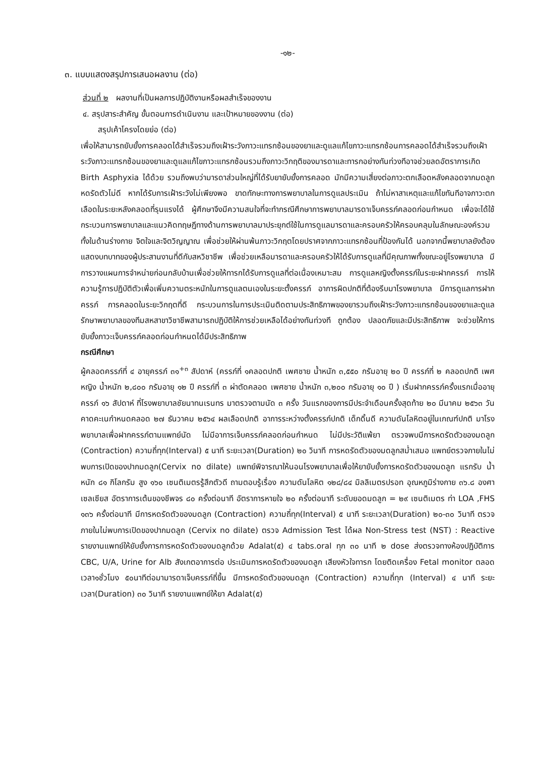-๑๒-
๓. แบบแสดงสรุปการเสนอผลงาน (ต่อ)
ส่วนที่ ๒ ผลงานที่เป็นผลการปฏิบัติงานหรือผลสำเร็จของงาน
๔. สรุปสาระสำคัญ ขั้นตอนการดำเนินงาน และเป้าหมายของงาน (ต่อ)
สรุปเค้าโครงโดยย่อ (ต่อ)
เพื่อให้สามารถยับยั้งการคลอดได้สำเร็จรวมถึงเฝ้าระวังภาวะแทรกซ้อนของยาและดูแลแก้ไขภาวะแทรกซ้อนการคลอดได้สำเร็จรวมถึงเฝ้าระวังภาวะแทรกซ้อนของยาและดูแลแก้ไขภาวะแทรกซ้อนรวมถึงภาวะวิกฤติของมารดาและทารกอย่างทันท่วงทีอาจช่วยลดอัตราการเกิด Birth Asphyxia ได้ด้วย รวมถึงพบว่ามารดาส่วนใหญ่ที่ได้รับยายับยั้งการคลอด มักมีความเสี่ยงต่อภาวะตกเลือดหลังคลอดจากมดลูกหดรัดตัวไม่ดี หากได้รับการเฝ้าระวังไม่เพียงพอ ขาดทักษะทางการพยาบาลในการดูแลประเมิน ถ้าไม่หาสาเหตุและแก้ไขทันทีอาจภาวะตกเลือดในระยะหลังคลอดที่รุนแรงได้ ผู้ศึกษาจึงมีความสนใจที่จะทำกรณีศึกษาการพยาบาลมารดาเจ็บครรภ์คลอดก่อนกำหนด เพื่อจะได้ใช้กระบวนการพยาบาลและแนวคิดทฤษฎีทางด้านการพยาบาลมาประยุกต์ใช้ในการดูแลมารดาและครอบครัวให้ครอบคลุมในลักษณะองค์รวมทั้งในด้านร่างกาย จิตใจและจิตวิญญาณ เพื่อช่วยให้ผ่านพ้นภาวะวิกฤตโดยปราศจากภาวะแทรกซ้อนที่ป้องกันได้ นอกจากนี้พยาบาลยังต้องแสดงบทบาทของผู้ประสานงานที่ดีกับสหวิชาชีพ เพื่อช่วยเหลือมารดาและครอบครัวให้ได้รับการดูแลที่มีคุณภาพทั้งขณะอยู่โรงพยาบาล มีการวางแผนการจำหน่ายก่อนกลับบ้านเพื่อช่วยให้ทารกได้รับการดูแลที่ต่อเนื่องเหมาะสม การดูแลหญิงตั้งครรภ์ในระยะฝากครรภ์ การให้ความรู้การปฏิบัติตัวเพื่อเพิ่มความตระหนักในการดูแลตนเองในระยะตั้งครรภ์ อาการผิดปกติที่ต้องรีบมาโรงพยาบาล มีการดูแลการฝากครรภ์ การคลอดในระยะวิกฤตที่ดี กระบวนการในการประเมินติดตามประสิทธิภาพของยารวมถึงเฝ้าระวังภาวะแทรกซ้อนของยาและดูแลรักษาพยาบาลของทีมสหสาขาวิชาชีพสามารถปฏิบัติให้การช่วยเหลือได้อย่างทันท่วงที ถูกต้อง ปลอดภัยและมีประสิทธิภาพ จะช่วยให้การยับยั้งภาวะเจ็บครรภ์คลอดก่อนกำหนดได้มีประสิทธิภาพ
กรณีศึกษา
ผู้คลอดครรภ์ที่ ๔ อายุครรภ์ ๓๑<sup>+๓</sup> สัปดาห์ (ครรภ์ที่ ๑คลอดปกติ เพศชาย น้ำหนัก ๓,๕๕๐ กรัมอายุ ๒๐ ปี ครรภ์ที่ ๒ คลอดปกติ เพศหญิง น้ำหนัก ๒,๘๐๐ กรัมอายุ ๑๒ ปี ครรภ์ที่ ๓ ผ่าตัดคลอด เพศชาย น้ำหนัก ๓,๒๐๐ กรัมอายุ ๑๐ ปี ) เริ่มฝากครรภ์ครั้งแรกเมื่ออายุครรภ์ ๑๖ สัปดาห์ ที่โรงพยาบาลชัยนาทนเรนทร มาตรวจตามนัด ๓ ครั้ง วันแรกของการมีประจำเดือนครั้งสุดท้าย ๒๐ มีนาคม ๒๕๖๓ วันคาดคะเนกำหนดคลอด ๒๗ ธันวาคม ๒๕๖๔ ผลเลือดปกติ อาการระหว่างตั้งครรภ์ปกติ เด็กดิ้นดี ความดันโลหิตอยู่ในเกณฑ์ปกติ มาโรงพยาบาลเพื่อฝากครรภ์ตามแพทย์นัด ไม่มีอาการเจ็บครรภ์คลอดก่อนกำหนด ไม่มีประวัติแพ้ยา ตรวจพบมีการหดรัดตัวของมดลูก (Contraction) ความถี่ทุก(Interval) ๕ นาที ระยะเวลา(Duration) ๒๐ วินาที การหดรัดตัวของมดลูกสม่ำเสมอ แพทย์ตรวจภายในไม่พบการเปิดของปากมดลูก(Cervix no dilate) แพทย์พิจารณาให้นอนโรงพยาบาลเพื่อให้ยายับยั้งการหดรัดตัวของมดลูก แรกรับ น้ำหนัก ๘๑ กิโลกรัม สูง ๑๖๐ เซนติเมตรรู้สึกตัวดี ถามตอบรู้เรื่อง ความดันโลหิต ๑๒๘/๘๔ มิลลิเมตรปรอท อุณหภูมิร่างกาย ๓๖.๘ องศาเซลเซียส อัตราการเต้นของชีพจร ๘๐ ครั้งต่อนาที อัตราการหายใจ ๒๐ ครั้งต่อนาที ระดับยอดมดลูก = ๒๙ เซนติเมตร ท่า LOA ,FHS ๑๓๖ ครั้งต่อนาที มีการหดรัดตัวของมดลูก (Contraction) ความถี่ทุก(Interval) ๕ นาที ระยะเวลา(Duration) ๒๐-๓๐ วินาที ตรวจภายในไม่พบการเปิดของปากมดลูก (Cervix no dilate) ตรวจ Admission Test ได้ผล Non-Stress test (NST) : Reactive รายงานแพทย์ให้ยับยั้งการการหดรัดตัวของมดลูกด้วย Adalat(๕) ๔ tabs.oral ทุก ๓๐ นาที ๒ dose ส่งตรวจทางห้องปฏิบัติการ CBC, U/A, Urine for Alb สังเกตอาการต่อ ประเมินการหดรัดตัวของมดลูก เสียงหัวใจทารก โดยติดเครื่อง Fetal monitor ตลอดเวลา๑ชั่วโมง ๕๐นาทีต่อมามารดาเจ็บครรภ์ถี่ขึ้น มีการหดรัดตัวของมดลูก (Contraction) ความถี่ทุก (Interval) ๔ นาที ระยะเวลา(Duration) ๓๐ วินาที รายงานแพทย์ให้ยา Adalat(๕)